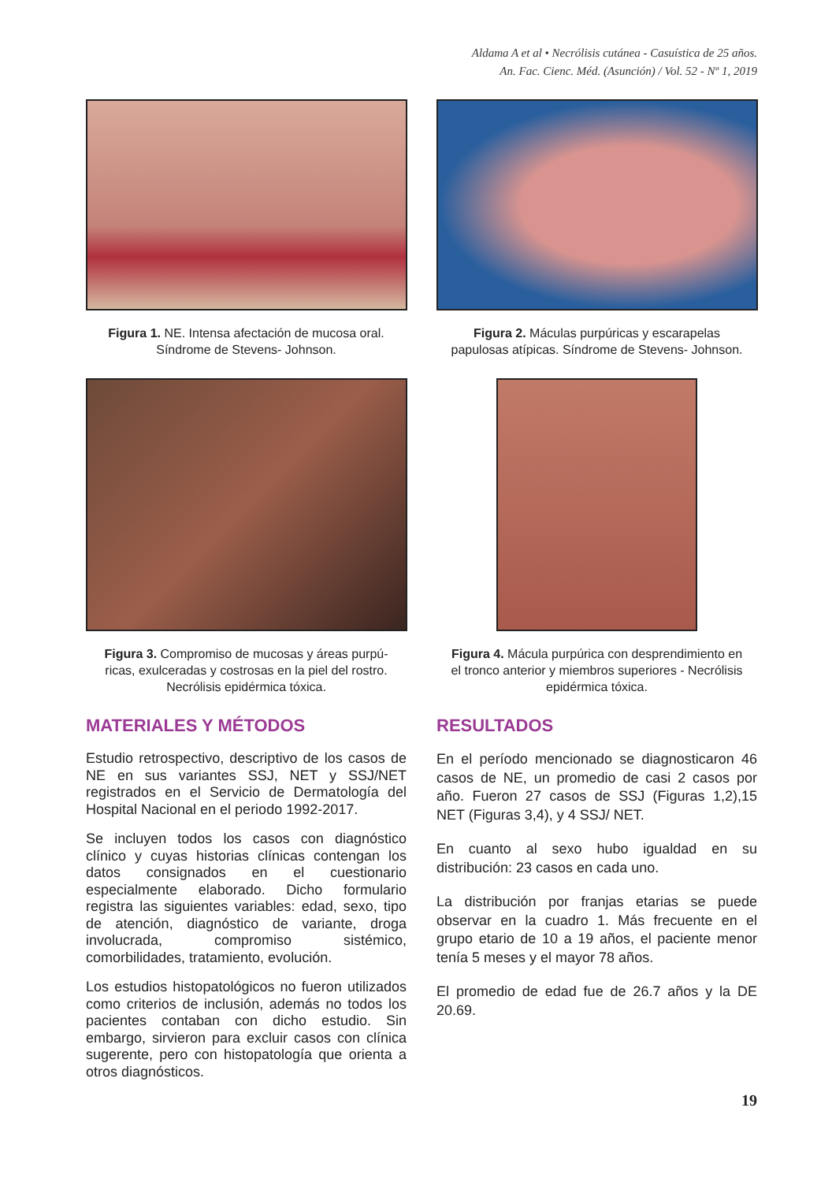Aldama A et al • Necrólisis cutánea - Casuística de 25 años.
An. Fac. Cienc. Méd. (Asunción) / Vol. 52 - Nº 1, 2019
Figura 1. NE. Intensa afectación de mucosa oral.
Síndrome de Stevens- Johnson.
Figura 2. Máculas purpúricas y escarapelas
papulosas atípicas. Síndrome de Stevens- Johnson.
Figura 3. Compromiso de mucosas y áreas purpú-
ricas, exulceradas y costrosas en la piel del rostro.
Necrólisis epidérmica tóxica.
Figura 4. Mácula purpúrica con desprendimiento en
el tronco anterior y miembros superiores - Necrólisis
epidérmica tóxica.
MATERIALES Y MÉTODOS
Estudio retrospectivo, descriptivo de los casos de NE en sus variantes SSJ, NET y SSJ/NET registrados en el Servicio de Dermatología del Hospital Nacional en el periodo 1992-2017.
Se incluyen todos los casos con diagnóstico clínico y cuyas historias clínicas contengan los datos consignados en el cuestionario especialmente elaborado. Dicho formulario registra las siguientes variables: edad, sexo, tipo de atención, diagnóstico de variante, droga involucrada, compromiso sistémico, comorbilidades, tratamiento, evolución.
Los estudios histopatológicos no fueron utilizados como criterios de inclusión, además no todos los pacientes contaban con dicho estudio. Sin embargo, sirvieron para excluir casos con clínica sugerente, pero con histopatología que orienta a otros diagnósticos.
RESULTADOS
En el período mencionado se diagnosticaron 46 casos de NE, un promedio de casi 2 casos por año. Fueron 27 casos de SSJ (Figuras 1,2),15 NET (Figuras 3,4), y 4 SSJ/ NET.
En cuanto al sexo hubo igualdad en su distribución: 23 casos en cada uno.
La distribución por franjas etarias se puede observar en la cuadro 1. Más frecuente en el grupo etario de 10 a 19 años, el paciente menor tenía 5 meses y el mayor 78 años.
El promedio de edad fue de 26.7 años y la DE 20.69.
19